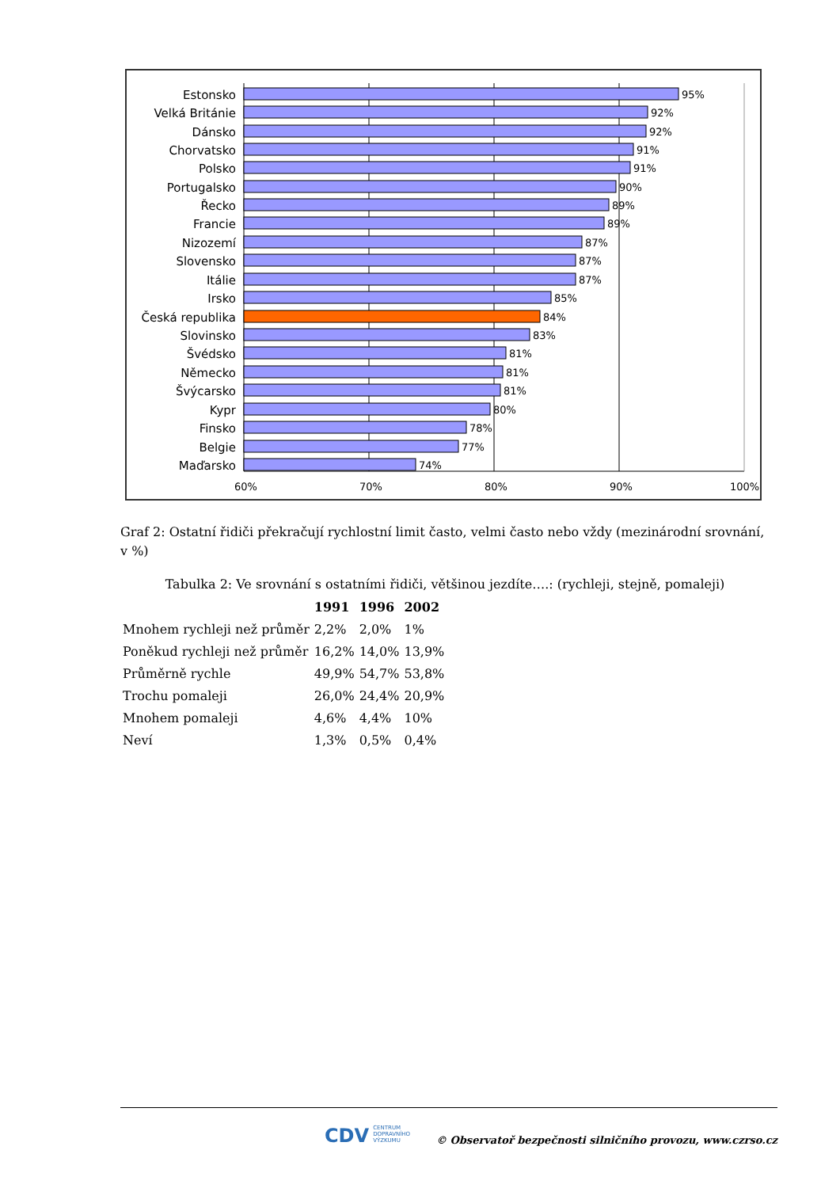60%
70%
80%
90%
100%
Estonsko
Velká Británie
Dánsko
Chorvatsko
Polsko
Portugalsko
Řecko
Francie
Nizozemí
Slovensko
Itálie
Irsko
Česká republika
Slovinsko
Švédsko
Německo
Švýcarsko
Kypr
Finsko
Belgie
Maďarsko
95%
92%
92%
91%
91%
90%
89%
89%
87%
87%
87%
85%
84%
83%
81%
81%
81%
80%
78%
77%
74%
Graf 2: Ostatní řidiči překračují rychlostní limit často, velmi často nebo vždy (mezinárodní srovnání, v %)
Tabulka 2: Ve srovnání s ostatními řidiči, většinou jezdíte….: (rychleji, stejně, pomaleji)
| | 1991 | 1996 | 2002 |
| --- | --- | --- | --- |
| Mnohem rychleji než průměr | 2,2% | 2,0% | 1% |
| Poněkud rychleji než průměr | 16,2% | 14,0% | 13,9% |
| Průměrně rychle | 49,9% | 54,7% | 53,8% |
| Trochu pomaleji | 26,0% | 24,4% | 20,9% |
| Mnohem pomaleji | 4,6% | 4,4% | 10% |
| Neví | 1,3% | 0,5% | 0,4% |
CDV CENTRUM
DOPRAVNÍHO
VÝZKUMU
© Observatoř bezpečnosti silničního provozu, www.czrso.cz